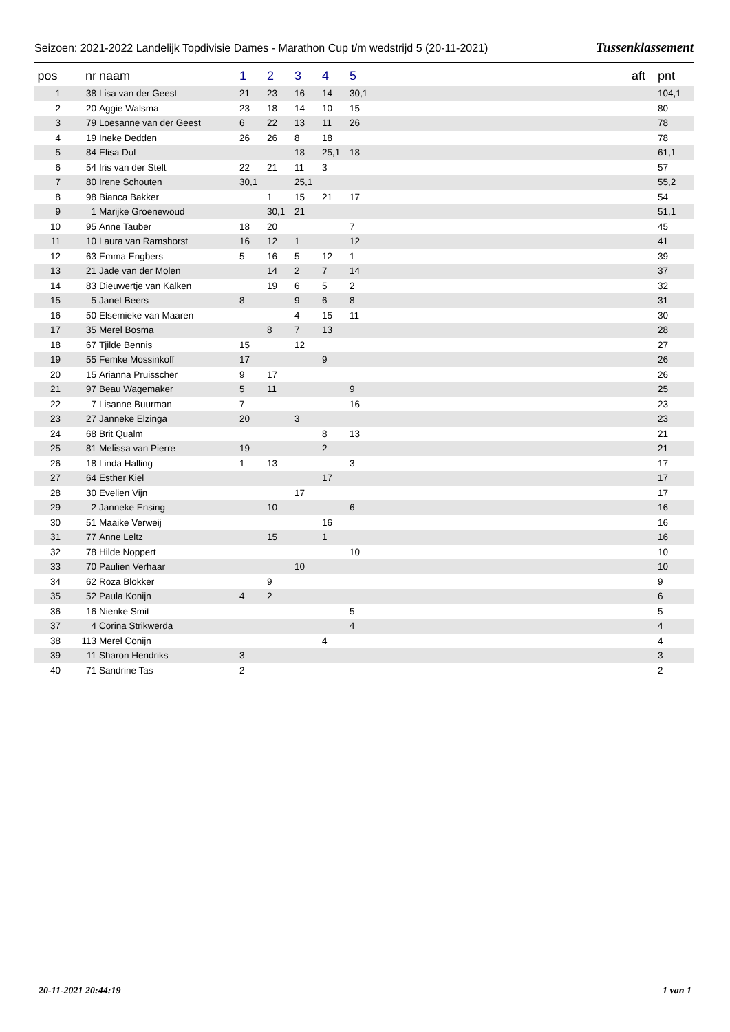Seizoen: 2021-2022 Landelijk Topdivisie Dames - Marathon Cup t/m wedstrijd 5 (20-11-2021) Tussenklassement
| pos | nr | naam | 1 | 2 | 3 | 4 | 5 | aft | pnt |
| --- | --- | --- | --- | --- | --- | --- | --- | --- | --- |
| 1 | 38 | Lisa van der Geest | 21 | 23 | 16 | 14 | 30,1 | | 104,1 |
| 2 | 20 | Aggie Walsma | 23 | 18 | 14 | 10 | 15 | | 80 |
| 3 | 79 | Loesanne van der Geest | 6 | 22 | 13 | 11 | 26 | | 78 |
| 4 | 19 | Ineke Dedden | 26 | 26 | 8 | 18 | | | 78 |
| 5 | 84 | Elisa Dul | | | 18 | 25,1 | 18 | | 61,1 |
| 6 | 54 | Iris van der Stelt | 22 | 21 | 11 | 3 | | | 57 |
| 7 | 80 | Irene Schouten | 30,1 | | 25,1 | | | | 55,2 |
| 8 | 98 | Bianca Bakker | | 1 | 15 | 21 | 17 | | 54 |
| 9 | 1 | Marijke Groenewoud | | 30,1 | 21 | | | | 51,1 |
| 10 | 95 | Anne Tauber | 18 | 20 | | | 7 | | 45 |
| 11 | 10 | Laura van Ramshorst | 16 | 12 | 1 | | 12 | | 41 |
| 12 | 63 | Emma Engbers | 5 | 16 | 5 | 12 | 1 | | 39 |
| 13 | 21 | Jade van der Molen | | 14 | 2 | 7 | 14 | | 37 |
| 14 | 83 | Dieuwertje van Kalken | | 19 | 6 | 5 | 2 | | 32 |
| 15 | 5 | Janet Beers | 8 | | 9 | 6 | 8 | | 31 |
| 16 | 50 | Elsemieke van Maaren | | | 4 | 15 | 11 | | 30 |
| 17 | 35 | Merel Bosma | | 8 | 7 | 13 | | | 28 |
| 18 | 67 | Tjilde Bennis | 15 | | 12 | | | | 27 |
| 19 | 55 | Femke Mossinkoff | 17 | | | 9 | | | 26 |
| 20 | 15 | Arianna Pruisscher | 9 | 17 | | | | | 26 |
| 21 | 97 | Beau Wagemaker | 5 | 11 | | | 9 | | 25 |
| 22 | 7 | Lisanne Buurman | 7 | | | | 16 | | 23 |
| 23 | 27 | Janneke Elzinga | 20 | | 3 | | | | 23 |
| 24 | 68 | Brit Qualm | | | | 8 | 13 | | 21 |
| 25 | 81 | Melissa van Pierre | 19 | | | 2 | | | 21 |
| 26 | 18 | Linda Halling | 1 | 13 | | | 3 | | 17 |
| 27 | 64 | Esther Kiel | | | | 17 | | | 17 |
| 28 | 30 | Evelien Vijn | | | 17 | | | | 17 |
| 29 | 2 | Janneke Ensing | | 10 | | | 6 | | 16 |
| 30 | 51 | Maaike Verweij | | | | 16 | | | 16 |
| 31 | 77 | Anne Leltz | | 15 | | 1 | | | 16 |
| 32 | 78 | Hilde Noppert | | | | | 10 | | 10 |
| 33 | 70 | Paulien Verhaar | | | 10 | | | | 10 |
| 34 | 62 | Roza Blokker | | 9 | | | | | 9 |
| 35 | 52 | Paula Konijn | 4 | 2 | | | | | 6 |
| 36 | 16 | Nienke Smit | | | | | 5 | | 5 |
| 37 | 4 | Corina Strikwerda | | | | | 4 | | 4 |
| 38 | 113 | Merel Conijn | | | | 4 | | | 4 |
| 39 | 11 | Sharon Hendriks | 3 | | | | | | 3 |
| 40 | 71 | Sandrine Tas | 2 | | | | | | 2 |
20-11-2021 20:44:19 1 van 1